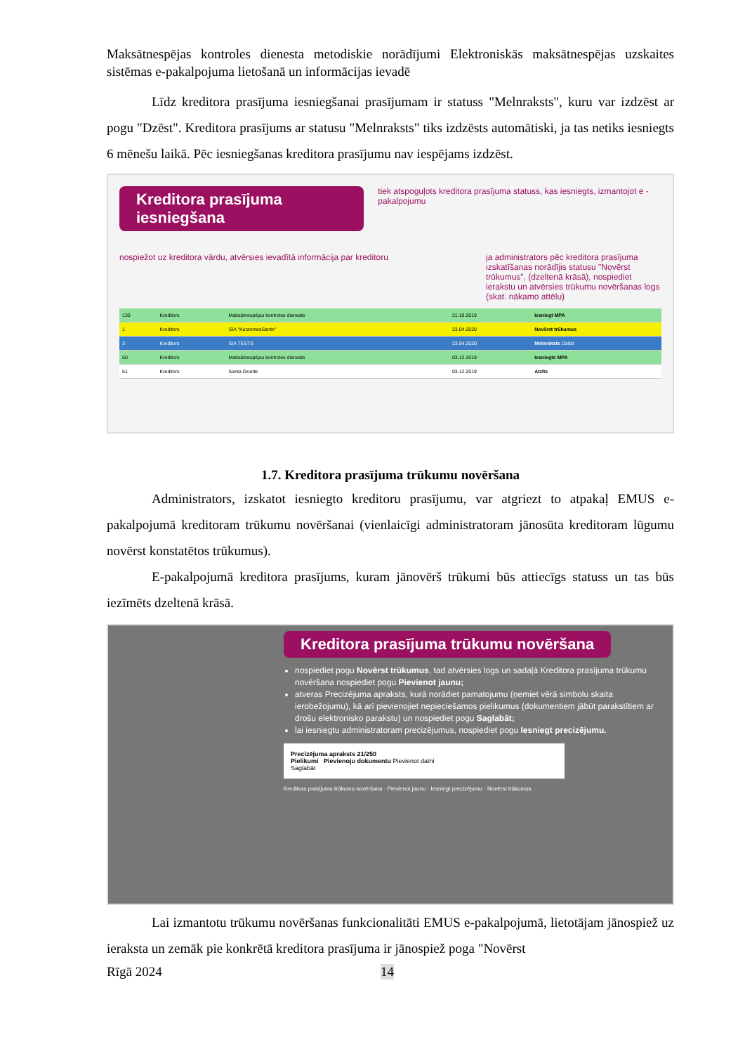Maksātnespējas kontroles dienesta metodiskie norādījumi Elektroniskās maksātnespējas uzskaites sistēmas e-pakalpojuma lietošanā un informācijas ievadē
Līdz kreditora prasījuma iesniegšanai prasījumam ir statuss "Melnraksts", kuru var izdzēst ar pogu "Dzēst". Kreditora prasījums ar statusu "Melnraksts" tiks izdzēsts automātiski, ja tas netiks iesniegts 6 mēnešu laikā. Pēc iesniegšanas kreditora prasījumu nav iespējams izdzēst.
Kreditora prasījuma iesniegšana tiek atspoguļots kreditora prasījuma statuss, kas iesniegts, izmantojot e - pakalpojumu
nospiežot uz kreditora vārdu, atvērsies ievadītā informācija par kreditoru ja administrators pēc kreditora prasījuma izskatīšanas norādījis statusu "Novērst trūkumus", (dzeltenā krāsā), nospiediet ierakstu un atvērsies trūkumu novēršanas logs (skat. nākamo attēlu)
| 130 | Kreditors | Maksātnespējas kontroles dienests | 21.10.2019 | Iesniegt MPA |
| 1 | Kreditors | SIA "KurzemesSanto" | 23.04.2020 | Novērst trūkumus |
| 3 | Kreditors | SIA TESTS | 23.04.2020 | Melnraksts Dzēst |
| 50 | Kreditors | Maksātnespējas kontroles dienests | 03.12.2019 | Iesniegts MPA |
| 51 | Kreditors | Santa Grunte | 03.12.2019 | Atzīts |
1.7. Kreditora prasījuma trūkumu novēršana
Administrators, izskatot iesniegto kreditoru prasījumu, var atgriezt to atpakaļ EMUS e-pakalpojumā kreditoram trūkumu novēršanai (vienlaicīgi administratoram jānosūta kreditoram lūgumu novērst konstatētos trūkumus).
E-pakalpojumā kreditora prasījums, kuram jānovērš trūkumi būs attiecīgs statuss un tas būs iezīmēts dzeltenā krāsā.
Kreditora prasījuma trūkumu novēršana
nospiediet pogu Novērst trūkumus, tad atvērsies logs un sadaļā Kreditora prasījuma trūkumu novēršana nospiediet pogu Pievienot jaunu;
atveras Precizējuma apraksts, kurā norādiet pamatojumu (ņemiet vērā simbolu skaita ierobežojumu), kā arī pievienojiet nepieciešamos pielikumus (dokumentiem jābūt parakstītiem ar drošu elektronisko parakstu) un nospiediet pogu Saglabāt;
lai iesniegtu administratoram precizējumus, nospiediet pogu Iesniegt precizējumu.
Precizējuma apraksts 21/250
Pielikumi Pievienoju dokumentu Pievienot datni
Saglabāt
Kreditora prasījumu trūkumu novēršana · Pievienot jaunu · Iesniegt precizējumu · Novērst trūkumus
Lai izmantotu trūkumu novēršanas funkcionalitāti EMUS e-pakalpojumā, lietotājam jānospiež uz ieraksta un zemāk pie konkrētā kreditora prasījuma ir jānospiež poga "Novērst
Rīgā 2024 14